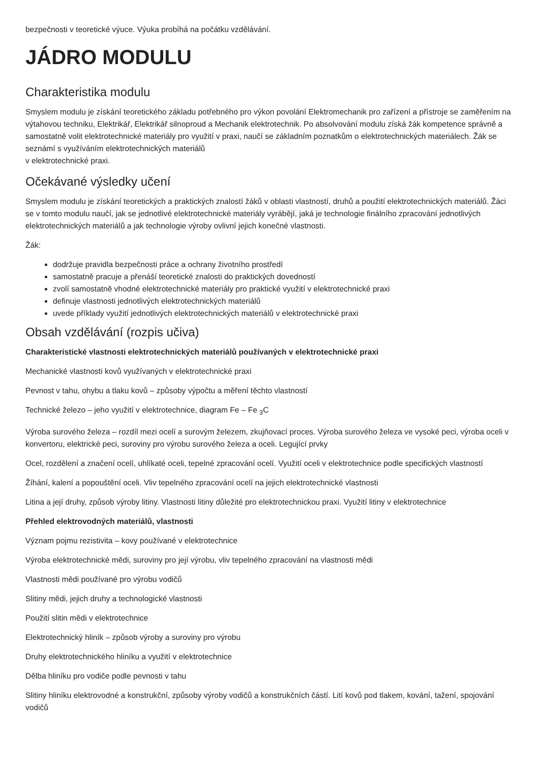bezpečnosti v teoretické výuce. Výuka probíhá na počátku vzdělávání.
JÁDRO MODULU
Charakteristika modulu
Smyslem modulu je získání teoretického základu potřebného pro výkon povolání Elektromechanik pro zařízení a přístroje se zaměřením na výtahovou techniku, Elektrikář, Elektrikář silnoproud a Mechanik elektrotechnik. Po absolvování modulu získá žák kompetence správně a samostatně volit elektrotechnické materiály pro využití v praxi, naučí se základním poznatkům o elektrotechnických materiálech. Žák se seznámí s využíváním elektrotechnických materiálů
v elektrotechnické praxi.
Očekávané výsledky učení
Smyslem modulu je získání teoretických a praktických znalostí žáků v oblasti vlastností, druhů a použití elektrotechnických materiálů. Žáci se v tomto modulu naučí, jak se jednotlivé elektrotechnické materiály vyrábějí, jaká je technologie finálního zpracování jednotlivých elektrotechnických materiálů a jak technologie výroby ovlivní jejich konečné vlastnosti.
Žák:
dodržuje pravidla bezpečnosti práce a ochrany životního prostředí
samostatně pracuje a přenáší teoretické znalosti do praktických dovedností
zvolí samostatně vhodné elektrotechnické materiály pro praktické využití v elektrotechnické praxi
definuje vlastnosti jednotlivých elektrotechnických materiálů
uvede příklady využití jednotlivých elektrotechnických materiálů v elektrotechnické praxi
Obsah vzdělávání (rozpis učiva)
Charakteristické vlastnosti elektrotechnických materiálů používaných v elektrotechnické praxi
Mechanické vlastnosti kovů využívaných v elektrotechnické praxi
Pevnost v tahu, ohybu a tlaku kovů – způsoby výpočtu a měření těchto vlastností
Technické železo – jeho využití v elektrotechnice, diagram Fe – Fe <sub>3</sub>C
Výroba surového železa – rozdíl mezi ocelí a surovým železem, zkujňovací proces. Výroba surového železa ve vysoké peci, výroba oceli v konvertoru, elektrické peci, suroviny pro výrobu surového železa a oceli. Legující prvky
Ocel, rozdělení a značení ocelí, uhlíkaté oceli, tepelné zpracování ocelí. Využití oceli v elektrotechnice podle specifických vlastností
Žíhání, kalení a popouštění oceli. Vliv tepelného zpracování ocelí na jejich elektrotechnické vlastnosti
Litina a její druhy, způsob výroby litiny. Vlastnosti litiny důležité pro elektrotechnickou praxi. Využití litiny v elektrotechnice
Přehled elektrovodných materiálů, vlastnosti
Význam pojmu rezistivita – kovy používané v elektrotechnice
Výroba elektrotechnické mědi, suroviny pro její výrobu, vliv tepelného zpracování na vlastnosti mědi
Vlastnosti mědi používané pro výrobu vodičů
Slitiny mědi, jejich druhy a technologické vlastnosti
Použití slitin mědi v elektrotechnice
Elektrotechnický hliník – způsob výroby a suroviny pro výrobu
Druhy elektrotechnického hliníku a využití v elektrotechnice
Dělba hliníku pro vodiče podle pevnosti v tahu
Slitiny hliníku elektrovodné a konstrukční, způsoby výroby vodičů a konstrukčních částí. Lití kovů pod tlakem, kování, tažení, spojování vodičů